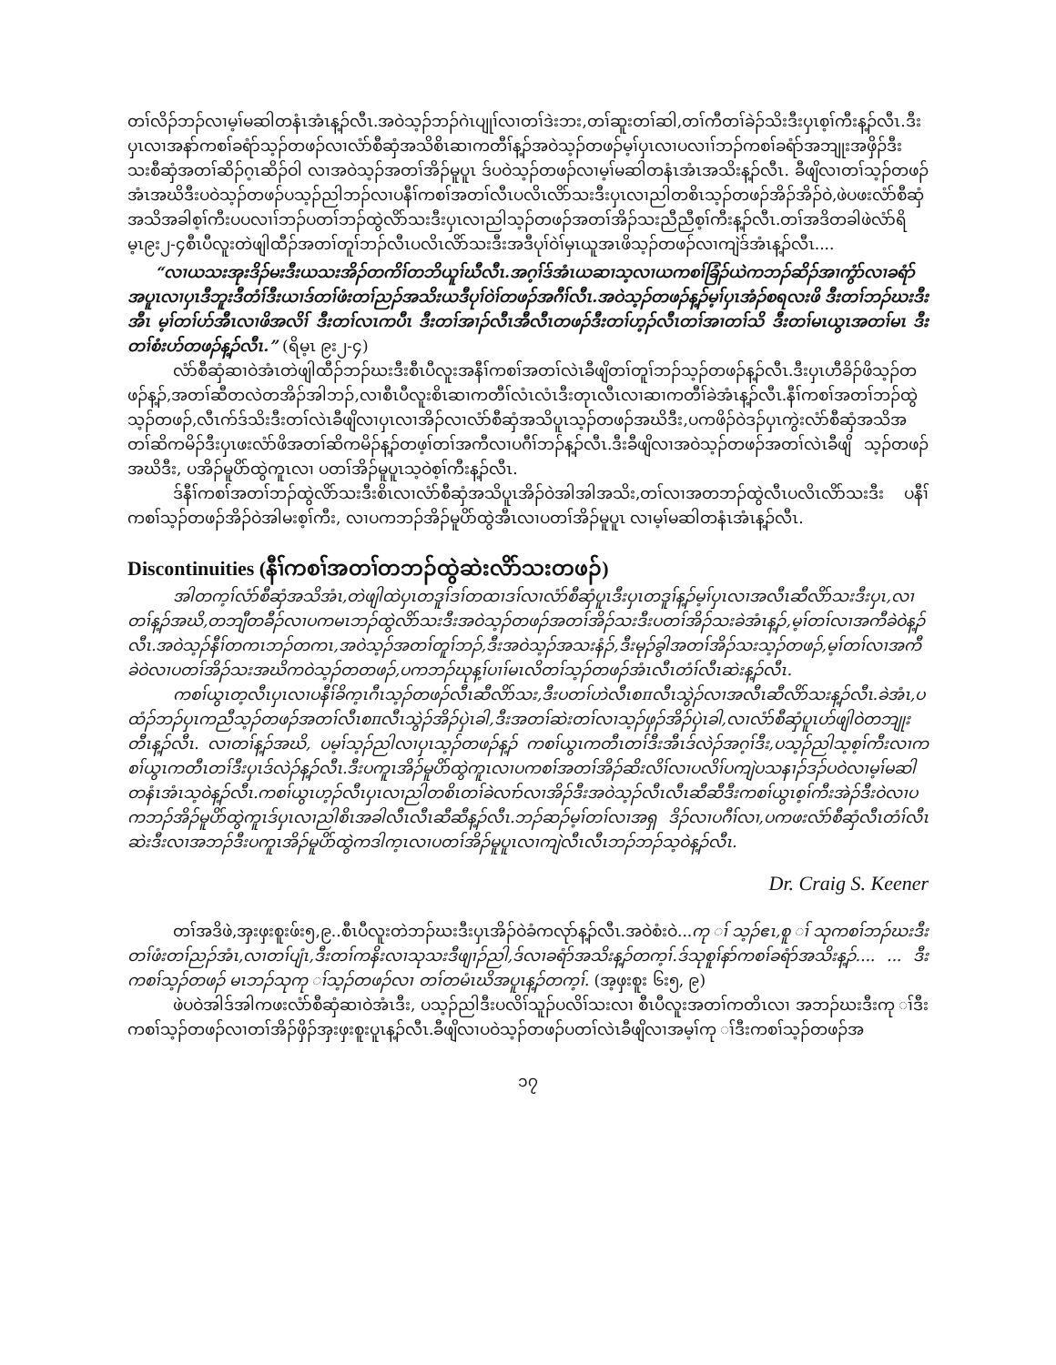တၢ်လိၣ်ဘၣ်လၢမ့ၢ်မဆါတနံၤအံၤန့ၣ်လီၤ.အဝဲသ့ၣ်ဘၣ်ဂဲၤပျုၢ်လၢတၢ်ဒဲးဘး,တၢ်ဆူးတၢ်ဆါ,တၢ်ကီတၢ်ခဲၣ်သိးဒီးပှၤစ့ၢ်ကီးန့ၣ်လီၤ.ဒီးပှၤလၢအနာ်ကစၢ်ခရံာ်သ့ၣ်တဖၣ်လၢလံာ်စီဆှံအသိစိၤဆၢကတီၢ်န့ၣ်အဝဲသ့ၣ်တဖၣ်မ့ၢ်ပှၤလၢပလၢၢ်ဘၣ်ကစၢ်ခရံာ်အဘျုးအဖှိၣ်ဒီး သးစီဆှံအတၢ်ဆိၣ်ဂ့ၤဆိၣ်ဝါ လၢအဝဲသ့ၣ်အတၢ်အိၣ်မူပူၤ ဒ်ပဝဲသ့ၣ်တဖၣ်လၢမ့ၢ်မဆါတနံၤအံၤအသိးန့ၣ်လီၤ. ခီဖျိလၢတၢ်သ့ၣ်တဖၣ်အံၤအဃိဒီးပဝဲသ့ၣ်တဖၣ်ပသ့ၣ်ညါဘၣ်လၢပနီၢ်ကစၢ်အတၢ်လီၤပလိၤလိာ်သးဒီးပှၤလၢညါတစိၤသ့ၣ်တဖၣ်အိၣ်အိၣ်ဝဲ,ဖဲပဖးလံာ်စီဆှံအသိအခါစ့ၢ်ကီးပပလၢၢ်ဘၣ်ပတၢ်ဘၣ်ထွဲလိာ်သးဒီးပှၤလၢညါသ့ၣ်တဖၣ်အတၢ်အိၣ်သးညီညီစ့ၢ်ကီးန့ၣ်လီၤ.တၢ်အဒိတခါဖဲလံာ်ရိမ့ၤ၉း၂-၄စီၤပီလူးတဲဖျါထီၣ်အတၢ်တူၢ်ဘၣ်လီၤပလိၤလိာ်သးဒီးအဒီပုၢ်ဝဲၢ်မှၤယူအၤဖိသ့ၣ်တဖၣ်လၢကျဲဒ်အံၤန့ၣ်လီၤ....
“လၢယသးအုးဒိၣ်မးဒီးယသးအိၣ်တကိၢ်တဘိယူၢ်ဃီလီၤ.အဂ့ၢ်ဒ်အံၤယဆၢသ့လၢယကစၢ်ခြံၣ်ယဲကဘၣ်ဆိၣ်အၢကွံာ်လၢခရံာ်အပူၤလၢပှၤဒီဘူးဒီတံၢ်ဒီးယၢဒ်တၢ်ဖံးတၢ်ညၣ်အသိးယဒီပုၢ်ဝဲၢ်တဖၣ်အဂီၢ်လီၤ.အဝဲသ့ၣ်တဖၣ်န့ၣ်မ့ၢ်ပှၤအံၣ်စရလးဖိ ဒီးတၢ်ဘၣ်ဃးဒီးအီၤ မ့ၢ်တၢ်ဟ်အီၤလၢဖိအလိၢ် ဒီးတၢ်လၤကပီၤ ဒီးတၢ်အၢၣ်လီၤအီလီၤတဖၣ်ဒီးတၢ်ဟ့ၣ်လီၤတၢ်အၢတၢ်သိ ဒီးတၢ်မၤယွၤအတၢ်မၤ ဒီးတၢ်စံးဟ်တဖၣ်န့ၣ်လီၤ.” (ရိမ့ၤ ၉း၂-၄)
လံာ်စီဆှံဆၢဝဲအံၤတဲဖျါထီၣ်ဘၣ်ဃးဒီးစီၤပီလူးအနီၢ်ကစၢ်အတၢ်လဲၤခီဖျိတၢ်တူၢ်ဘၣ်သ့ၣ်တဖၣ်န့ၣ်လီၤ.ဒီးပှၤဟီခိၣ်ဖိသ့ၣ်တဖၣ်န့ၣ်,အတၢ်ဆီတလဲတအိၣ်အါဘၣ်,လၢစီၤပီလူးစိၤဆၢကတီၢ်လံၤလံၤဒီးတုၤလီၤလၢဆၢကတီၢ်ခဲအံၤန့ၣ်လီၤ.နီၢ်ကစၢ်အတၢ်ဘၣ်ထွဲသ့ၣ်တဖၣ်,လီၤက်ဒ်သိးဒီးတၢ်လဲၤခီဖျိလၢပှၤလၢအိၣ်လၢလံာ်စီဆှံအသိပူၤသ့ၣ်တဖၣ်အဃိဒီး,ပကဖိၣ်ဝဲဒၣ်ပှၤကွဲးလံာ်စီဆှံအသိအတၢ်ဆိကမိၣ်ဒီးပှၤဖးလံာ်ဖိအတၢ်ဆိကမိၣ်န့ၣ်တဖ့ၢ်တၢ်အကီလၢပဂီၢ်ဘၣ်န့ၣ်လီၤ.ဒီးခီဖျိလၢအဝဲသ့ၣ်တဖၣ်အတၢ်လဲၤခီဖျိ သ့ၣ်တဖၣ်အဃိဒီး, ပအိၣ်မူပိာ်ထွဲကူၤလၢ ပတၢ်အိၣ်မူပူၤသ့ဝဲစ့ၢ်ကီးန့ၣ်လီၤ.
ဒ်နီၢ်ကစၢ်အတၢ်ဘၣ်ထွဲလိာ်သးဒီးစိၤလၢလံာ်စီဆှံအသိပူၤအိၣ်ဝဲအါအါအသိး,တၢ်လၢအတဘၣ်ထွဲလီၤပလိၤလိာ်သးဒီး ပနီၢ်ကစၢ်သ့ၣ်တဖၣ်အိၣ်ဝဲအါမးစ့ၢ်ကီး, လၢပကဘၣ်အိၣ်မူပိာ်ထွဲအီၤလၢပတၢ်အိၣ်မူပူၤ လၢမ့ၢ်မဆါတနံၤအံၤန့ၣ်လီၤ.
Discontinuities (နီၢ်ကစၢ်အတၢ်တဘၣ်ထွဲဆဲးလိာ်သးတဖၣ်)
အါတက့ၢ်လံာ်စီဆှံအသိအံၤ,တဲဖျါထဲပှၤတဒူၢ်ဒၢ်တထၢဒၢ်လၢလံာ်စီဆှံပူၤဒီးပှၤတဒူၢ်န့ၣ်မ့ၢ်ပှၤလၢအလီၤဆီလိာ်သးဒီးပှၤ,လၢတၢ်န့ၣ်အဃိ,တဘျီတခီၣ်လၢပကမၤဘၣ်ထွဲလိာ်သးဒီးအဝဲသ့ၣ်တဖၣ်အတၢ်အိၣ်သးဒီးပတၢ်အိၣ်သးခဲအံၤန့ၣ်,မ့ၢ်တၢ်လၢအကီခဲဝဲန့ၣ်လီၤ.အဝဲသ့ၣ်နီၢ်တကၤဘၣ်တကၤ,အဝဲသ့ၣ်အတၢ်တူၢ်ဘၣ်,ဒီးအဝဲသ့ၣ်အသးနံၣ်,ဒီးမုၣ်ခွါအတၢ်အိၣ်သးသ့ၣ်တဖၣ်,မ့ၢ်တၢ်လၢအကီခဲဝဲလၢပတၢ်အိၣ်သးအဃိကဝဲသ့ၣ်တတဖၣ်,ပကဘၣ်ဃုန့ၢ်ပၢၢ်မၤလိတၢ်သ့ၣ်တဖၣ်အံၤလီၤတံၢ်လီၤဆဲးန့ၣ်လီၤ.
ကစၢ်ယွၤတ့လီၤပှၤလၢပနီၢ်ခိက့ၤဂီၤသ့ၣ်တဖၣ်လီၤဆီလိာ်သး,ဒီးပတၢ်ဟဲလီၤစπလီၤသွဲၣ်လၢအလီၤဆီလိာ်သးန့ၣ်လီၤ.ခဲအံၤ,ပထံၣ်ဘၣ်ပှၤကညီသ့ၣ်တဖၣ်အတၢ်လီၤစπလီၤသွဲၣ်အိၣ်ပှဲၤခါ,ဒီးအတၢ်ဆဲးတၢ်လၢသ့ၣ်ဖှၣ်အိၣ်ပှဲၤခါ,လၢလံာ်စီဆှံပူၤဟ်ဖျါဝဲတဘျုးတီၤန့ၣ်လီၤ. လၢတၢ်န့ၣ်အဃိ, ပမ့ၢ်သ့ၣ်ညါလၢပှၤသ့ၣ်တဖၣ်န့ၣ် ကစၢ်ယွၤကတီၤတၢ်ဒီးအီၤဒ်လဲၣ်အဂ့ၢ်ဒီး,ပသ့ၣ်ညါသ့စ့ၢ်ကီးလၢကစၢ်ယွၤကတီၤတၢ်ဒီးပှၤဒ်လဲၣ်န့ၣ်လီၤ.ဒီးပကူၤအိၣ်မူပိာ်ထွဲကူၤလၢပကစၢ်အတၢ်အိၣ်ဆိးလိၢ်လၢပလိၢ်ပကျဲပသနၢၣ်ဒၣ်ပဝဲလၢမ့ၢ်မဆါတနံၤအံၤသ့ဝဲန့ၣ်လီၤ.ကစၢ်ယွၤဟ့ၣ်လီၤပှၤလၢညါတစိၤတၢ်ခဲလၢာ်လၢအိၣ်ဒီးအဝဲသ့ၣ်လီၤလီၤဆီဆီဒီးကစၢ်ယွၤစ့ၢ်ကီးအဲၣ်ဒီးဝဲလၢပကဘၣ်အိၣ်မူပိာ်ထွဲကူၤဒ်ပှၤလၢညါစိၤအခါလီၤလီၤဆီဆီန့ၣ်လီၤ.ဘၣ်ဆၣ်မ့ၢ်တၢ်လၢအရှ ဒိၣ်လၢပဂီၢ်လၢ,ပကဖးလံာ်စီဆှံလီၤတံၢ်လီၤဆဲးဒီးလၢအဘၣ်ဒီးပကူၤအိၣ်မူပိာ်ထွဲကဒါက့ၤလၢပတၢ်အိၣ်မူပူၤလၢကျဲလီၤလီၤဘၣ်ဘၣ်သ့ဝဲန့ၣ်လီၤ.
Dr. Craig S. Keener
တၢ်အဒိဖဲ,အှးဖှးစူးဖ်း၅,၉..စီၤပီလူးတဲဘၣ်ဃးဒီးပှၤအိၣ်ဝဲခံကလုာ်န့ၣ်လီၤ.အဝဲစံးဝဲ... ကု ၢ်သ့ၣ်ဧၤ,စူ ၢ်သုကစၢ်ဘၣ်ဃးဒီးတၢ်ဖံးတၢ်ညၣ်အံၤ,လၢတၢ်ပျံၤ,ဒီးတၢ်ကနိးလၢသုသးဒီဖျၢၣ်ညါ,ဒ်လၢခရံာ်အသိးန့ၣ်တက့ၢ်.ဒ်သုစူၢ်နာ်ကစၢ်ခရံာ်အသိးန့ၣ်.... ... ဒီးကစၢ်သ့ၣ်တဖၣ် မၤဘၣ်သုကု ၢ်သ့ၣ်တဖၣ်လၢ တၢ်တမံၤဃိအပူၤန့ၣ်တက့ၢ်. (အ့ဖှးစူး ၆း၅, ၉)
ဖဲပဝဲအါဒ်အါကဖးလံာ်စီဆှံဆၢဝဲအံၤဒီး, ပသ့ၣ်ညါဒီးပလိၢ်သူၣ်ပလိၢ်သးလၢ စီၤပီလူးအတၢ်ကတိၤလၢ အဘၣ်ဃးဒီးကု ၢ်ဒီးကစၢ်သ့ၣ်တဖၣ်လၢတၢ်အိၣ်ဖှိၣ်အှးဖှးစူးပူၤန့ၣ်လီၤ.ခီဖျိလၢပဝဲသ့ၣ်တဖၣ်ပတၢ်လဲၤခီဖျိလၢအမ့ၢ်ကု ၢ်ဒီးကစၢ်သ့ၣ်တဖၣ်အ
၁၇